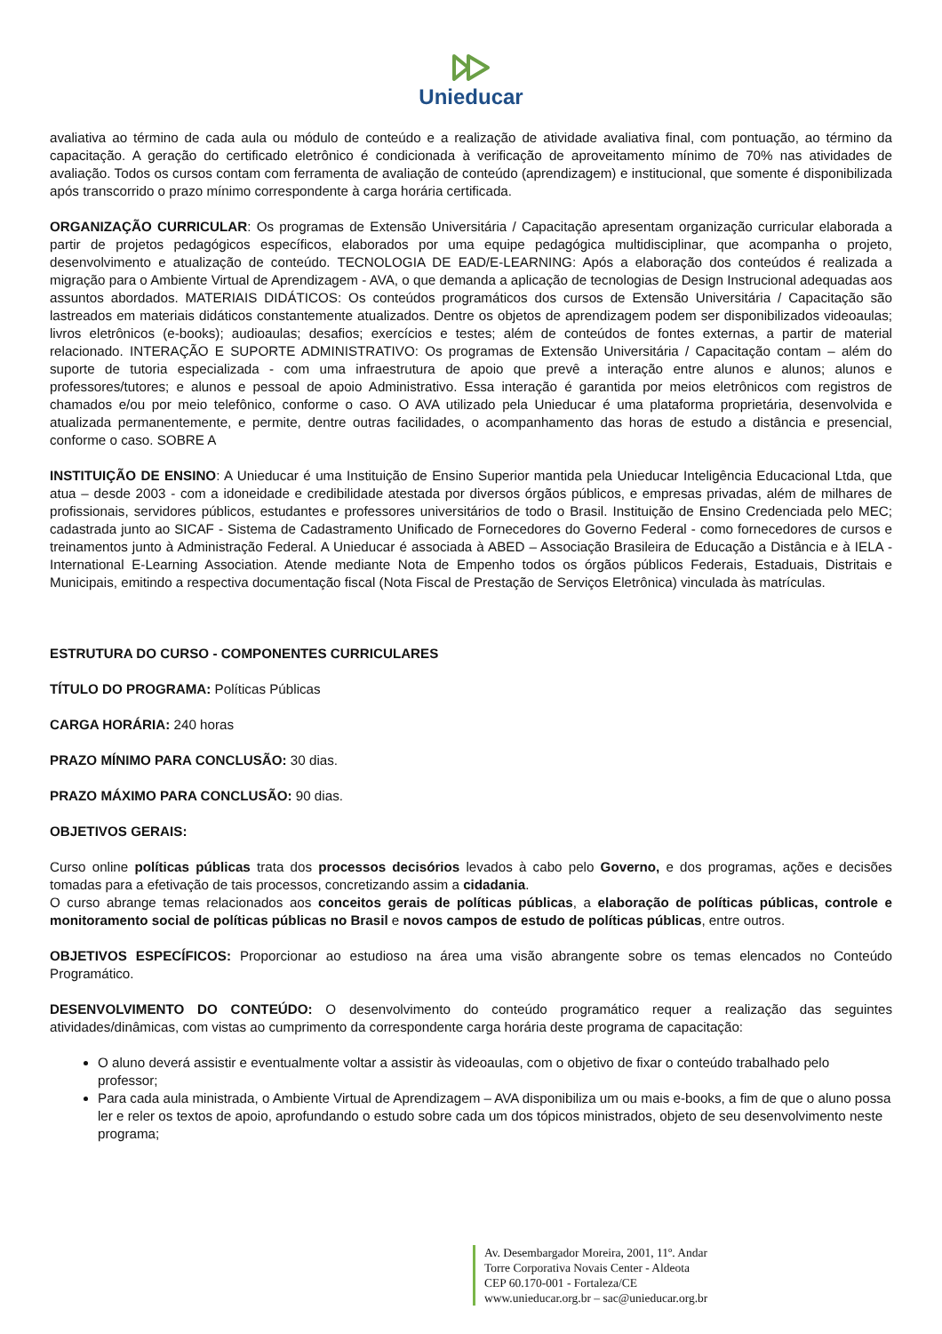Unieducar
avaliativa ao término de cada aula ou módulo de conteúdo e a realização de atividade avaliativa final, com pontuação, ao término da capacitação. A geração do certificado eletrônico é condicionada à verificação de aproveitamento mínimo de 70% nas atividades de avaliação. Todos os cursos contam com ferramenta de avaliação de conteúdo (aprendizagem) e institucional, que somente é disponibilizada após transcorrido o prazo mínimo correspondente à carga horária certificada.
ORGANIZAÇÃO CURRICULAR: Os programas de Extensão Universitária / Capacitação apresentam organização curricular elaborada a partir de projetos pedagógicos específicos, elaborados por uma equipe pedagógica multidisciplinar, que acompanha o projeto, desenvolvimento e atualização de conteúdo. TECNOLOGIA DE EAD/E-LEARNING: Após a elaboração dos conteúdos é realizada a migração para o Ambiente Virtual de Aprendizagem - AVA, o que demanda a aplicação de tecnologias de Design Instrucional adequadas aos assuntos abordados. MATERIAIS DIDÁTICOS: Os conteúdos programáticos dos cursos de Extensão Universitária / Capacitação são lastreados em materiais didáticos constantemente atualizados. Dentre os objetos de aprendizagem podem ser disponibilizados videoaulas; livros eletrônicos (e-books); audioaulas; desafios; exercícios e testes; além de conteúdos de fontes externas, a partir de material relacionado. INTERAÇÃO E SUPORTE ADMINISTRATIVO: Os programas de Extensão Universitária / Capacitação contam – além do suporte de tutoria especializada - com uma infraestrutura de apoio que prevê a interação entre alunos e alunos; alunos e professores/tutores; e alunos e pessoal de apoio Administrativo. Essa interação é garantida por meios eletrônicos com registros de chamados e/ou por meio telefônico, conforme o caso. O AVA utilizado pela Unieducar é uma plataforma proprietária, desenvolvida e atualizada permanentemente, e permite, dentre outras facilidades, o acompanhamento das horas de estudo a distância e presencial, conforme o caso. SOBRE A
INSTITUIÇÃO DE ENSINO: A Unieducar é uma Instituição de Ensino Superior mantida pela Unieducar Inteligência Educacional Ltda, que atua – desde 2003 - com a idoneidade e credibilidade atestada por diversos órgãos públicos, e empresas privadas, além de milhares de profissionais, servidores públicos, estudantes e professores universitários de todo o Brasil. Instituição de Ensino Credenciada pelo MEC; cadastrada junto ao SICAF - Sistema de Cadastramento Unificado de Fornecedores do Governo Federal - como fornecedores de cursos e treinamentos junto à Administração Federal. A Unieducar é associada à ABED – Associação Brasileira de Educação a Distância e à IELA - International E-Learning Association. Atende mediante Nota de Empenho todos os órgãos públicos Federais, Estaduais, Distritais e Municipais, emitindo a respectiva documentação fiscal (Nota Fiscal de Prestação de Serviços Eletrônica) vinculada às matrículas.
ESTRUTURA DO CURSO - COMPONENTES CURRICULARES
TÍTULO DO PROGRAMA: Políticas Públicas
CARGA HORÁRIA: 240 horas
PRAZO MÍNIMO PARA CONCLUSÃO: 30 dias.
PRAZO MÁXIMO PARA CONCLUSÃO: 90 dias.
OBJETIVOS GERAIS:
Curso online políticas públicas trata dos processos decisórios levados à cabo pelo Governo, e dos programas, ações e decisões tomadas para a efetivação de tais processos, concretizando assim a cidadania.
O curso abrange temas relacionados aos conceitos gerais de políticas públicas, a elaboração de políticas públicas, controle e monitoramento social de políticas públicas no Brasil e novos campos de estudo de políticas públicas, entre outros.
OBJETIVOS ESPECÍFICOS: Proporcionar ao estudioso na área uma visão abrangente sobre os temas elencados no Conteúdo Programático.
DESENVOLVIMENTO DO CONTEÚDO: O desenvolvimento do conteúdo programático requer a realização das seguintes atividades/dinâmicas, com vistas ao cumprimento da correspondente carga horária deste programa de capacitação:
O aluno deverá assistir e eventualmente voltar a assistir às videoaulas, com o objetivo de fixar o conteúdo trabalhado pelo professor;
Para cada aula ministrada, o Ambiente Virtual de Aprendizagem – AVA disponibiliza um ou mais e-books, a fim de que o aluno possa ler e reler os textos de apoio, aprofundando o estudo sobre cada um dos tópicos ministrados, objeto de seu desenvolvimento neste programa;
Av. Desembargador Moreira, 2001, 11º. Andar
Torre Corporativa Novais Center - Aldeota
CEP 60.170-001 - Fortaleza/CE
www.unieducar.org.br – sac@unieducar.org.br